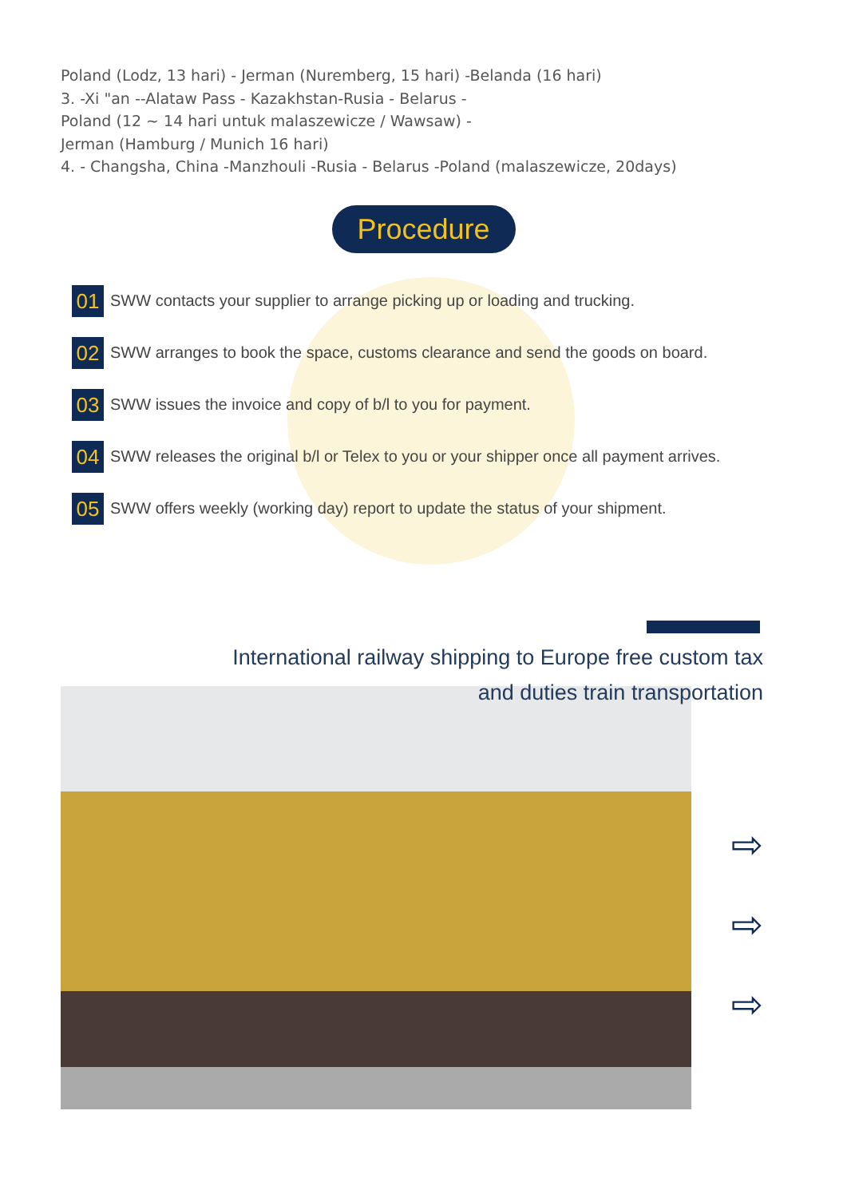Poland (Lodz, 13 hari) - Jerman (Nuremberg, 15 hari) -Belanda (16 hari)
3. -Xi "an --Alataw Pass - Kazakhstan-Rusia - Belarus -
Poland (12 ~ 14 hari untuk malaszewicze / Wawsaw) -
Jerman (Hamburg / Munich 16 hari)
4. - Changsha, China -Manzhouli -Rusia - Belarus -Poland (malaszewicze, 20days)
Procedure
01 SWW contacts your supplier to arrange picking up or loading and trucking.
02 SWW arranges to book the space, customs clearance and send the goods on board.
03 SWW issues the invoice and copy of b/l to you for payment.
04 SWW releases the original b/l or Telex to you or your shipper once all payment arrives.
05 SWW offers weekly (working day) report to update the status of your shipment.
International railway shipping to Europe free custom tax
and duties train transportation
⇨
⇨
⇨